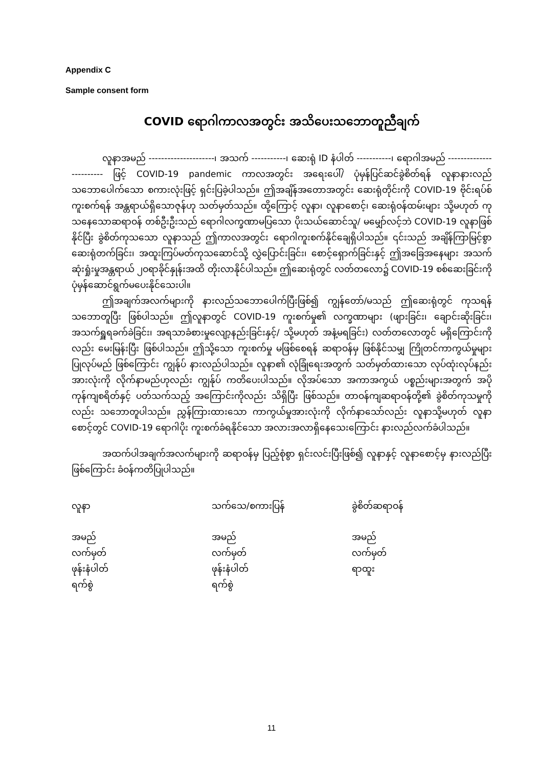Appendix C
Sample consent form
COVID ရောဂါကာလအတွင်း အသိပေးသဘောတူညီချက်
လူနာအမည် ---------------------၊ အသက် -----------၊ ဆေးရုံ ID နံပါတ် -----------၊ ရောဂါအမည် ------------------------ ဖြင့် COVID-19 pandemic ကာလအတွင်း အရေးပေါ်/ ပုံမှန်ပြင်ဆင်ခွဲစိတ်ရန် လူနာနားလည်သဘောပေါက်သော စကားလုံးဖြင့် ရှင်းပြခဲ့ပါသည်။ ဤအချိန်အတောအတွင်း ဆေးရုံတိုင်းကို COVID-19 ဗိုင်းရပ်စ်ကူးစက်ရန် အန္တရာယ်ရှိသောဇုန်ဟု သတ်မှတ်သည်။ ထို့ကြောင့် လူနာ၊ လူနာစောင့်၊ ဆေးရုံဝန်ထမ်းများ သို့မဟုတ် ကုသနေသောဆရာဝန် တစ်ဦးဦးသည် ရောဂါလက္ခဏာမပြသော ပိုးသယ်ဆောင်သူ/ မမျှော်လင့်ဘဲ COVID-19 လူနာဖြစ်နိုင်ပြီး ခွဲစိတ်ကုသသော လူနာသည် ဤကာလအတွင်း ရောဂါကူးစက်နိုင်ချေရှိပါသည်။ ၎င်းသည် အချိန်ကြာမြင့်စွာ ဆေးရုံတက်ခြင်း၊ အထူးကြပ်မတ်ကုသဆောင်သို့ လွှဲပြောင်းခြင်း၊ စောင့်ရှောက်ခြင်းနှင့် ဤအခြေအနေများ အသက်ဆုံးရှုံးမှုအန္တရာယ် ၂ဝရာခိုင်နှုန်းအထိ တိုးလာနိုင်ပါသည်။ ဤဆေးရုံတွင် လတ်တလော၌ COVID-19 စစ်ဆေးခြင်းကို ပုံမှန်ဆောင်ရွက်မပေးနိုင်သေးပါ။
ဤအချက်အလက်များကို နားလည်သဘောပေါက်ပြီးဖြစ်၍ ကျွန်တော်/မသည် ဤဆေးရုံတွင် ကုသရန် သဘောတူပြီး ဖြစ်ပါသည်။ ဤလူနာတွင် COVID-19 ကူးစက်မှု၏ လက္ခဏာများ (ဖျားခြင်း၊ ချောင်းဆိုးခြင်း၊ အသက်ရှူရခက်ခဲခြင်း၊ အရသာခံစားမှုလျော့နည်းခြင်းနှင့်/ သို့မဟုတ် အနံ့မရခြင်း) လတ်တလောတွင် မရှိကြောင်းကိုလည်း မေးမြန်းပြီး ဖြစ်ပါသည်။ ဤသို့သော ကူးစက်မှု မဖြစ်စေရန် ဆရာဝန်မှ ဖြစ်နိုင်သမျှ ကြိုတင်ကာကွယ်မှုများ ပြုလုပ်မည် ဖြစ်ကြောင်း ကျွန်ုပ် နားလည်ပါသည်။ လူနာ၏ လုံခြုံရေးအတွက် သတ်မှတ်ထားသော လုပ်ထုံးလုပ်နည်း အားလုံးကို လိုက်နာမည်ဟုလည်း ကျွန်ုပ် ကတိပေးပါသည်။ လိုအပ်သော အကာအကွယ် ပစ္စည်းများအတွက် အပိုကုန်ကျစရိတ်နှင့် ပတ်သက်သည့် အကြောင်းကိုလည်း သိရှိပြီး ဖြစ်သည်။ တာဝန်ကျဆရာဝန်တို့၏ ခွဲစိတ်ကုသမှုကိုလည်း သဘောတူပါသည်။ ညွှန်ကြားထားသော ကာကွယ်မှုအားလုံးကို လိုက်နာသော်လည်း လူနာသို့မဟုတ် လူနာစောင့်တွင် COVID-19 ရောဂါပိုး ကူးစက်ခံရနိုင်သော အလားအလာရှိနေသေးကြောင်း နားလည်လက်ခံပါသည်။
အထက်ပါအချက်အလက်များကို ဆရာဝန်မှ ပြည့်စုံစွာ ရှင်းလင်းပြီးဖြစ်၍ လူနာနှင့် လူနာစောင့်မှ နားလည်ပြီးဖြစ်ကြောင်း ခံဝန်ကတိပြုပါသည်။
| လူနာ | သက်သေ/စကားပြန် | ခွဲစိတ်ဆရာဝန် |
| အမည် လက်မှတ် ဖုန်းနံပါတ် ရက်စွဲ | အမည် လက်မှတ် ဖုန်းနံပါတ် ရက်စွဲ | အမည် လက်မှတ် ရာထူး |
11